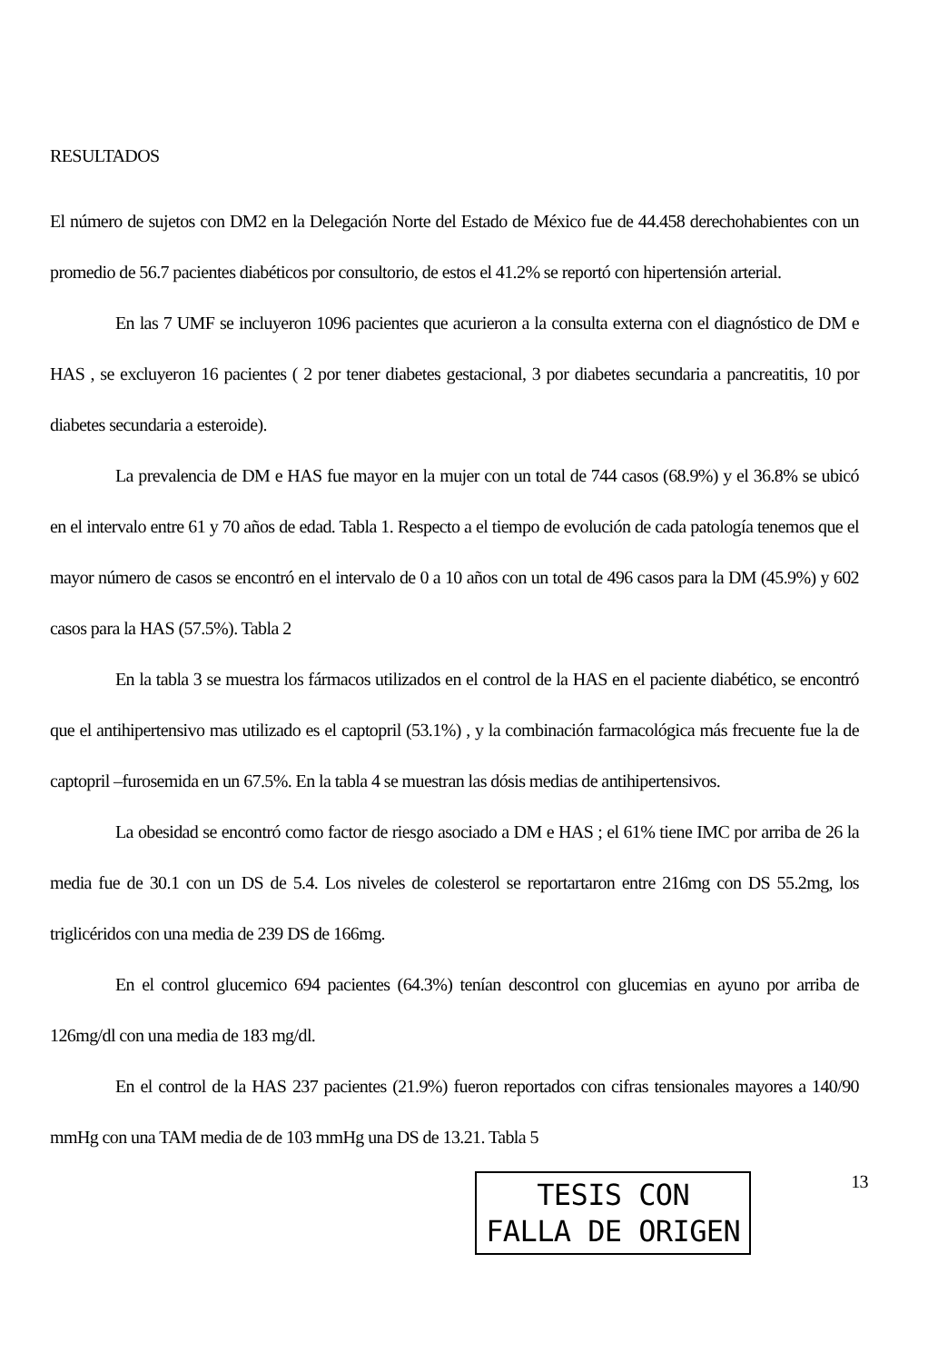RESULTADOS
El número de sujetos con DM2 en la Delegación Norte del Estado de México fue de 44.458 derechohabientes con un promedio de 56.7 pacientes diabéticos por consultorio, de estos el 41.2% se reportó con hipertensión arterial.
En las 7 UMF se incluyeron 1096 pacientes que acurieron a la consulta externa con el diagnóstico de DM e HAS , se excluyeron 16 pacientes ( 2 por tener diabetes gestacional, 3 por diabetes secundaria a pancreatitis, 10 por diabetes secundaria a esteroide).
La prevalencia de DM e HAS fue mayor en la mujer con un total de 744 casos (68.9%) y el 36.8% se ubicó en el intervalo entre 61 y 70 años de edad. Tabla 1. Respecto a el tiempo de evolución de cada patología tenemos que el mayor número de casos se encontró en el intervalo de 0 a 10 años con un total de 496 casos para la DM (45.9%) y 602 casos para la HAS (57.5%). Tabla 2
En la tabla 3 se muestra los fármacos utilizados en el control de la HAS en el paciente diabético, se encontró que el antihipertensivo mas utilizado es el captopril (53.1%) , y la combinación farmacológica más frecuente fue la de captopril –furosemida en un 67.5%. En la tabla 4 se muestran las dósis medias de antihipertensivos.
La obesidad se encontró como factor de riesgo asociado a DM e HAS ; el 61% tiene IMC por arriba de 26 la media fue de 30.1 con un DS de 5.4. Los niveles de colesterol se reportartaron entre 216mg con DS 55.2mg, los triglicéridos con una media de 239 DS de 166mg.
En el control glucemico 694 pacientes (64.3%) tenían descontrol con glucemias en ayuno por arriba de 126mg/dl con una media de 183 mg/dl.
En el control de la HAS 237 pacientes (21.9%) fueron reportados con cifras tensionales mayores a 140/90 mmHg con una TAM media de de 103 mmHg una DS de 13.21. Tabla 5
TESIS CON
FALLA DE ORIGEN
13